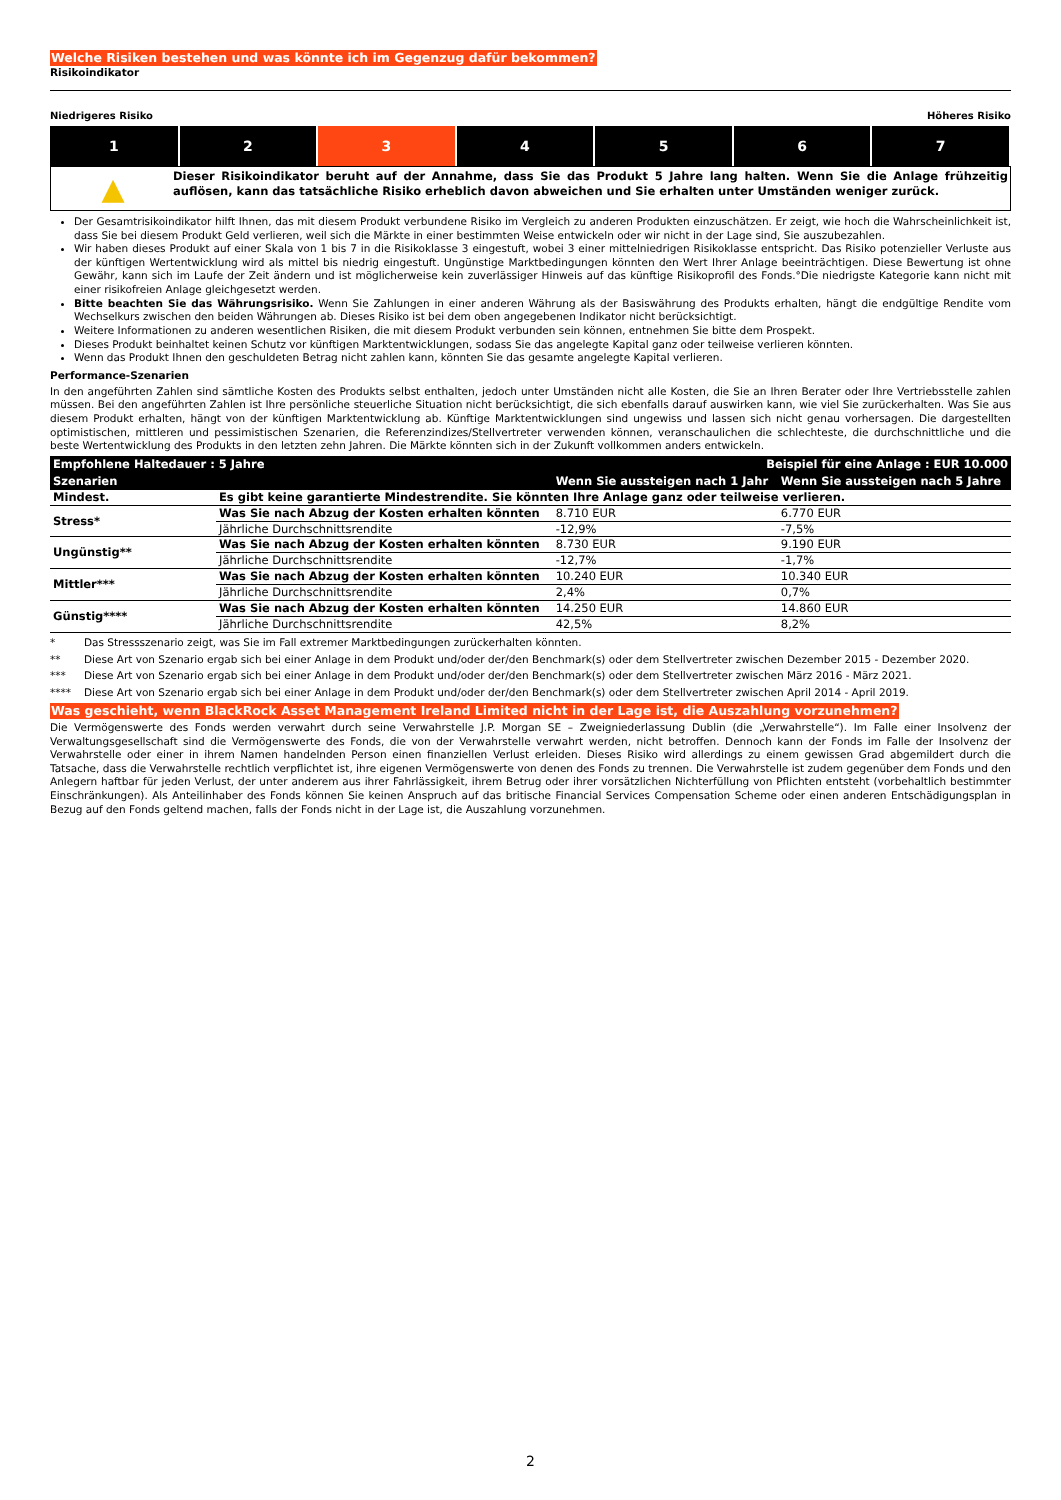Welche Risiken bestehen und was könnte ich im Gegenzug dafür bekommen?
Risikoindikator
Niedrigeres Risiko Höheres Risiko
| 1 | 2 | 3 | 4 | 5 | 6 | 7 |
▲
Dieser Risikoindikator beruht auf der Annahme, dass Sie das Produkt 5 Jahre lang halten. Wenn Sie die Anlage frühzeitig auflösen, kann das tatsächliche Risiko erheblich davon abweichen und Sie erhalten unter Umständen weniger zurück.
Der Gesamtrisikoindikator hilft Ihnen, das mit diesem Produkt verbundene Risiko im Vergleich zu anderen Produkten einzuschätzen. Er zeigt, wie hoch die Wahrscheinlichkeit ist, dass Sie bei diesem Produkt Geld verlieren, weil sich die Märkte in einer bestimmten Weise entwickeln oder wir nicht in der Lage sind, Sie auszubezahlen.
Wir haben dieses Produkt auf einer Skala von 1 bis 7 in die Risikoklasse 3 eingestuft, wobei 3 einer mittelniedrigen Risikoklasse entspricht. Das Risiko potenzieller Verluste aus der künftigen Wertentwicklung wird als mittel bis niedrig eingestuft. Ungünstige Marktbedingungen könnten den Wert Ihrer Anlage beeinträchtigen. Diese Bewertung ist ohne Gewähr, kann sich im Laufe der Zeit ändern und ist möglicherweise kein zuverlässiger Hinweis auf das künftige Risikoprofil des Fonds.°Die niedrigste Kategorie kann nicht mit einer risikofreien Anlage gleichgesetzt werden.
Bitte beachten Sie das Währungsrisiko. Wenn Sie Zahlungen in einer anderen Währung als der Basiswährung des Produkts erhalten, hängt die endgültige Rendite vom Wechselkurs zwischen den beiden Währungen ab. Dieses Risiko ist bei dem oben angegebenen Indikator nicht berücksichtigt.
Weitere Informationen zu anderen wesentlichen Risiken, die mit diesem Produkt verbunden sein können, entnehmen Sie bitte dem Prospekt.
Dieses Produkt beinhaltet keinen Schutz vor künftigen Marktentwicklungen, sodass Sie das angelegte Kapital ganz oder teilweise verlieren könnten.
Wenn das Produkt Ihnen den geschuldeten Betrag nicht zahlen kann, könnten Sie das gesamte angelegte Kapital verlieren.
Performance-Szenarien
In den angeführten Zahlen sind sämtliche Kosten des Produkts selbst enthalten, jedoch unter Umständen nicht alle Kosten, die Sie an Ihren Berater oder Ihre Vertriebsstelle zahlen müssen. Bei den angeführten Zahlen ist Ihre persönliche steuerliche Situation nicht berücksichtigt, die sich ebenfalls darauf auswirken kann, wie viel Sie zurückerhalten. Was Sie aus diesem Produkt erhalten, hängt von der künftigen Marktentwicklung ab. Künftige Marktentwicklungen sind ungewiss und lassen sich nicht genau vorhersagen. Die dargestellten optimistischen, mittleren und pessimistischen Szenarien, die Referenzindizes/Stellvertreter verwenden können, veranschaulichen die schlechteste, die durchschnittliche und die beste Wertentwicklung des Produkts in den letzten zehn Jahren. Die Märkte könnten sich in der Zukunft vollkommen anders entwickeln.
| Empfohlene Haltedauer : 5 Jahre | | Beispiel für eine Anlage : EUR 10.000 | |
| --- | --- | --- | --- |
| Szenarien | | Wenn Sie aussteigen nach 1 Jahr | Wenn Sie aussteigen nach 5 Jahre |
| Mindest. | Es gibt keine garantierte Mindestrendite. Sie könnten Ihre Anlage ganz oder teilweise verlieren. | | |
| Stress* | Was Sie nach Abzug der Kosten erhalten könnten | 8.710 EUR | 6.770 EUR |
| | Jährliche Durchschnittsrendite | -12,9% | -7,5% |
| Ungünstig** | Was Sie nach Abzug der Kosten erhalten könnten | 8.730 EUR | 9.190 EUR |
| | Jährliche Durchschnittsrendite | -12,7% | -1,7% |
| Mittler*** | Was Sie nach Abzug der Kosten erhalten könnten | 10.240 EUR | 10.340 EUR |
| | Jährliche Durchschnittsrendite | 2,4% | 0,7% |
| Günstig**** | Was Sie nach Abzug der Kosten erhalten könnten | 14.250 EUR | 14.860 EUR |
| | Jährliche Durchschnittsrendite | 42,5% | 8,2% |
* Das Stressszenario zeigt, was Sie im Fall extremer Marktbedingungen zurückerhalten könnten.
** Diese Art von Szenario ergab sich bei einer Anlage in dem Produkt und/oder der/den Benchmark(s) oder dem Stellvertreter zwischen Dezember 2015 - Dezember 2020.
*** Diese Art von Szenario ergab sich bei einer Anlage in dem Produkt und/oder der/den Benchmark(s) oder dem Stellvertreter zwischen März 2016 - März 2021.
**** Diese Art von Szenario ergab sich bei einer Anlage in dem Produkt und/oder der/den Benchmark(s) oder dem Stellvertreter zwischen April 2014 - April 2019.
Was geschieht, wenn BlackRock Asset Management Ireland Limited nicht in der Lage ist, die Auszahlung vorzunehmen?
Die Vermögenswerte des Fonds werden verwahrt durch seine Verwahrstelle J.P. Morgan SE – Zweigniederlassung Dublin (die „Verwahrstelle“). Im Falle einer Insolvenz der Verwaltungsgesellschaft sind die Vermögenswerte des Fonds, die von der Verwahrstelle verwahrt werden, nicht betroffen. Dennoch kann der Fonds im Falle der Insolvenz der Verwahrstelle oder einer in ihrem Namen handelnden Person einen finanziellen Verlust erleiden. Dieses Risiko wird allerdings zu einem gewissen Grad abgemildert durch die Tatsache, dass die Verwahrstelle rechtlich verpflichtet ist, ihre eigenen Vermögenswerte von denen des Fonds zu trennen. Die Verwahrstelle ist zudem gegenüber dem Fonds und den Anlegern haftbar für jeden Verlust, der unter anderem aus ihrer Fahrlässigkeit, ihrem Betrug oder ihrer vorsätzlichen Nichterfüllung von Pflichten entsteht (vorbehaltlich bestimmter Einschränkungen). Als Anteilinhaber des Fonds können Sie keinen Anspruch auf das britische Financial Services Compensation Scheme oder einen anderen Entschädigungsplan in Bezug auf den Fonds geltend machen, falls der Fonds nicht in der Lage ist, die Auszahlung vorzunehmen.
2